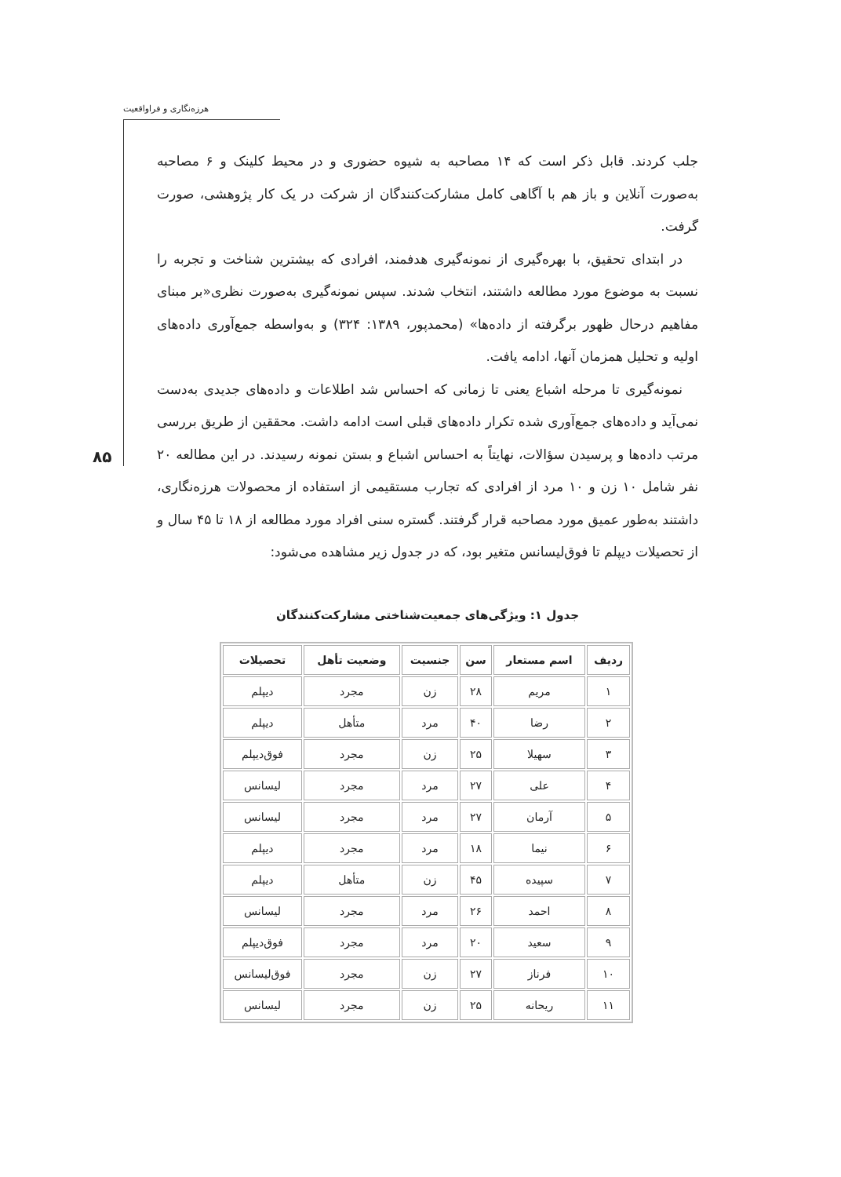هرزه‌نگاری و فراواقعیت
۸۵
جلب کردند. قابل ذکر است که ۱۴ مصاحبه به شیوه حضوری و در محیط کلینک و ۶ مصاحبه به‌صورت آنلاین و باز هم با آگاهی کامل مشارکت‌کنندگان از شرکت در یک کار پژوهشی، صورت گرفت.
در ابتدای تحقیق، با بهره‌گیری از نمونه‌گیری هدفمند، افرادی که بیشترین شناخت و تجربه را نسبت به موضوع مورد مطالعه داشتند، انتخاب شدند. سپس نمونه‌گیری به‌صورت نظری«بر مبنای مفاهیم درحال ظهور برگرفته از داده‌ها» (محمدپور، ۱۳۸۹: ۳۲۴) و به‌واسطه جمع‌آوری داده‌های اولیه و تحلیل همزمان آنها، ادامه یافت.
نمونه‌گیری تا مرحله اشباع یعنی تا زمانی که احساس شد اطلاعات و داده‌های جدیدی به‌دست نمی‌آید و داده‌های جمع‌آوری شده تکرار داده‌های قبلی است ادامه داشت. محققین از طریق بررسی مرتب داده‌ها و پرسیدن سؤالات، نهایتاً به احساس اشباع و بستن نمونه رسیدند. در این مطالعه ۲۰ نفر شامل ۱۰ زن و ۱۰ مرد از افرادی که تجارب مستقیمی از استفاده از محصولات هرزه‌نگاری، داشتند به‌طور عمیق مورد مصاحبه قرار گرفتند. گستره سنی افراد مورد مطالعه از ۱۸ تا ۴۵ سال و از تحصیلات دیپلم تا فوق‌لیسانس متغیر بود، که در جدول زیر مشاهده می‌شود:
جدول ۱: ویژگی‌های جمعیت‌شناختی مشارکت‌کنندگان
| ردیف | اسم مستعار | سن | جنسیت | وضعیت تأهل | تحصیلات |
| --- | --- | --- | --- | --- | --- |
| ۱ | مریم | ۲۸ | زن | مجرد | دیپلم |
| ۲ | رضا | ۴۰ | مرد | متأهل | دیپلم |
| ۳ | سهیلا | ۲۵ | زن | مجرد | فوق‌دیپلم |
| ۴ | علی | ۲۷ | مرد | مجرد | لیسانس |
| ۵ | آرمان | ۲۷ | مرد | مجرد | لیسانس |
| ۶ | نیما | ۱۸ | مرد | مجرد | دیپلم |
| ۷ | سپیده | ۴۵ | زن | متأهل | دیپلم |
| ۸ | احمد | ۲۶ | مرد | مجرد | لیسانس |
| ۹ | سعید | ۲۰ | مرد | مجرد | فوق‌دیپلم |
| ۱۰ | فرناز | ۲۷ | زن | مجرد | فوق‌لیسانس |
| ۱۱ | ریحانه | ۲۵ | زن | مجرد | لیسانس |